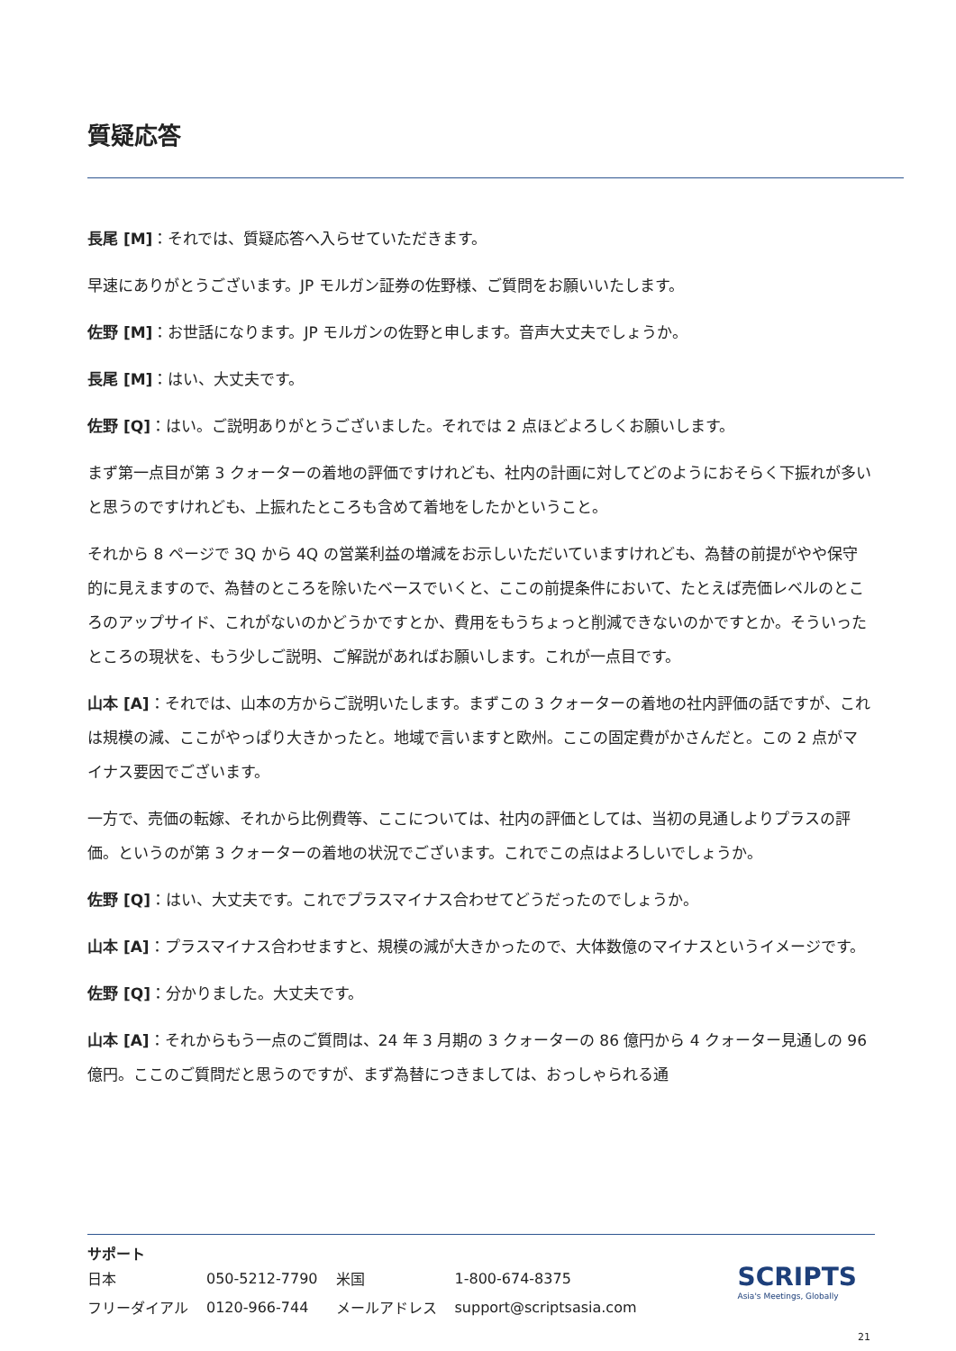質疑応答
長尾 [M]：それでは、質疑応答へ入らせていただきます。
早速にありがとうございます。JP モルガン証券の佐野様、ご質問をお願いいたします。
佐野 [M]：お世話になります。JP モルガンの佐野と申します。音声大丈夫でしょうか。
長尾 [M]：はい、大丈夫です。
佐野 [Q]：はい。ご説明ありがとうございました。それでは 2 点ほどよろしくお願いします。
まず第一点目が第 3 クォーターの着地の評価ですけれども、社内の計画に対してどのようにおそらく下振れが多いと思うのですけれども、上振れたところも含めて着地をしたかということ。
それから 8 ページで 3Q から 4Q の営業利益の増減をお示しいただいていますけれども、為替の前提がやや保守的に見えますので、為替のところを除いたベースでいくと、ここの前提条件において、たとえば売価レベルのところのアップサイド、これがないのかどうかですとか、費用をもうちょっと削減できないのかですとか。そういったところの現状を、もう少しご説明、ご解説があればお願いします。これが一点目です。
山本 [A]：それでは、山本の方からご説明いたします。まずこの 3 クォーターの着地の社内評価の話ですが、これは規模の減、ここがやっぱり大きかったと。地域で言いますと欧州。ここの固定費がかさんだと。この 2 点がマイナス要因でございます。
一方で、売価の転嫁、それから比例費等、ここについては、社内の評価としては、当初の見通しよりプラスの評価。というのが第 3 クォーターの着地の状況でございます。これでこの点はよろしいでしょうか。
佐野 [Q]：はい、大丈夫です。これでプラスマイナス合わせてどうだったのでしょうか。
山本 [A]：プラスマイナス合わせますと、規模の減が大きかったので、大体数億のマイナスというイメージです。
佐野 [Q]：分かりました。大丈夫です。
山本 [A]：それからもう一点のご質問は、24 年 3 月期の 3 クォーターの 86 億円から 4 クォーター見通しの 96 億円。ここのご質問だと思うのですが、まず為替につきましては、おっしゃられる通
サポート
| 日本 | 050-5212-7790 | 米国 | 1-800-674-8375 |
| フリーダイアル | 0120-966-744 | メールアドレス | support@scriptsasia.com |
SCRIPTS
Asia's Meetings, Globally
21